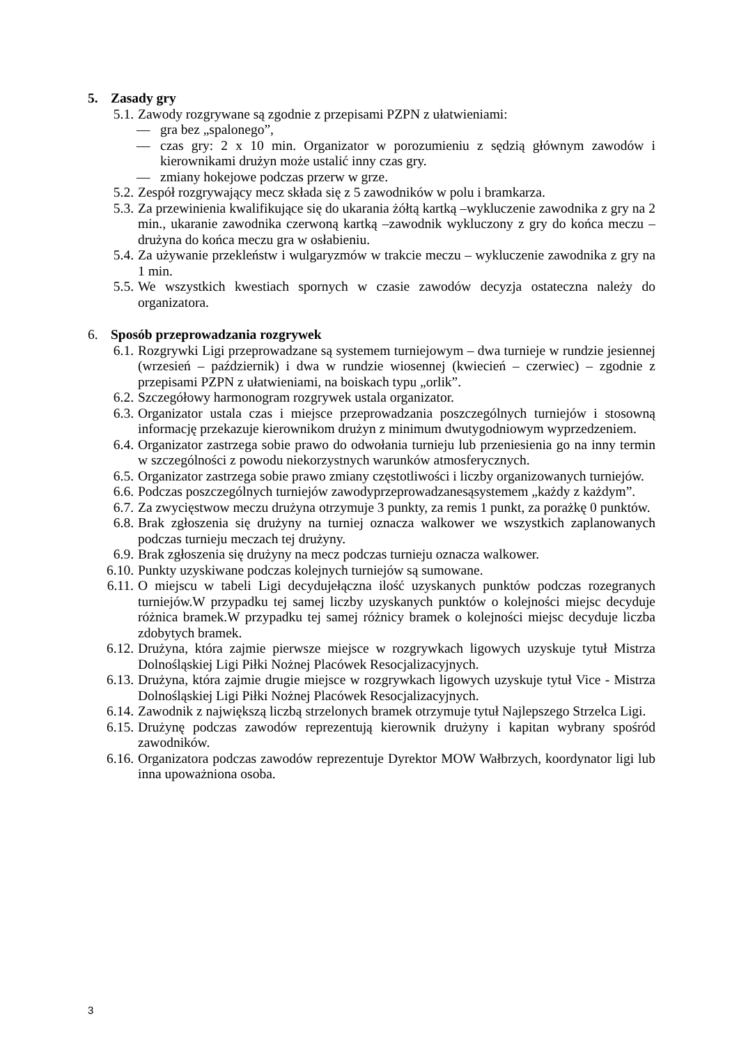5. Zasady gry
5.1. Zawody rozgrywane są zgodnie z przepisami PZPN z ułatwieniami:
— gra bez „spalonego”,
— czas gry: 2 x 10 min. Organizator w porozumieniu z sędzią głównym zawodów i kierownikami drużyn może ustalić inny czas gry.
— zmiany hokejowe podczas przerw w grze.
5.2. Zespół rozgrywający mecz składa się z 5 zawodników w polu i bramkarza.
5.3. Za przewinienia kwalifikujące się do ukarania żółtą kartką –wykluczenie zawodnika z gry na 2 min., ukaranie zawodnika czerwoną kartką –zawodnik wykluczony z gry do końca meczu – drużyna do końca meczu gra w osłabieniu.
5.4. Za używanie przekleństw i wulgaryzmów w trakcie meczu – wykluczenie zawodnika z gry na 1 min.
5.5. We wszystkich kwestiach spornych w czasie zawodów decyzja ostateczna należy do organizatora.
6. Sposób przeprowadzania rozgrywek
6.1. Rozgrywki Ligi przeprowadzane są systemem turniejowym – dwa turnieje w rundzie jesiennej (wrzesień – październik) i dwa w rundzie wiosennej (kwiecień – czerwiec) – zgodnie z przepisami PZPN z ułatwieniami, na boiskach typu „orlik”.
6.2. Szczegółowy harmonogram rozgrywek ustala organizator.
6.3. Organizator ustala czas i miejsce przeprowadzania poszczególnych turniejów i stosowną informację przekazuje kierownikom drużyn z minimum dwutygodniowym wyprzedzeniem.
6.4. Organizator zastrzega sobie prawo do odwołania turnieju lub przeniesienia go na inny termin w szczególności z powodu niekorzystnych warunków atmosferycznych.
6.5. Organizator zastrzega sobie prawo zmiany częstotliwości i liczby organizowanych turniejów.
6.6. Podczas poszczególnych turniejów zawodyprzeprowadzanesąsystemem „każdy z każdym”.
6.7. Za zwycięstwow meczu drużyna otrzymuje 3 punkty, za remis 1 punkt, za porażkę 0 punktów.
6.8. Brak zgłoszenia się drużyny na turniej oznacza walkower we wszystkich zaplanowanych podczas turnieju meczach tej drużyny.
6.9. Brak zgłoszenia się drużyny na mecz podczas turnieju oznacza walkower.
6.10. Punkty uzyskiwane podczas kolejnych turniejów są sumowane.
6.11. O miejscu w tabeli Ligi decydujełączna ilość uzyskanych punktów podczas rozegranych turniejów.W przypadku tej samej liczby uzyskanych punktów o kolejności miejsc decyduje różnica bramek.W przypadku tej samej różnicy bramek o kolejności miejsc decyduje liczba zdobytych bramek.
6.12. Drużyna, która zajmie pierwsze miejsce w rozgrywkach ligowych uzyskuje tytuł Mistrza Dolnośląskiej Ligi Piłki Nożnej Placówek Resocjalizacyjnych.
6.13. Drużyna, która zajmie drugie miejsce w rozgrywkach ligowych uzyskuje tytuł Vice - Mistrza Dolnośląskiej Ligi Piłki Nożnej Placówek Resocjalizacyjnych.
6.14. Zawodnik z największą liczbą strzelonych bramek otrzymuje tytuł Najlepszego Strzelca Ligi.
6.15. Drużynę podczas zawodów reprezentują kierownik drużyny i kapitan wybrany spośród zawodników.
6.16. Organizatora podczas zawodów reprezentuje Dyrektor MOW Wałbrzych, koordynator ligi lub inna upoważniona osoba.
3